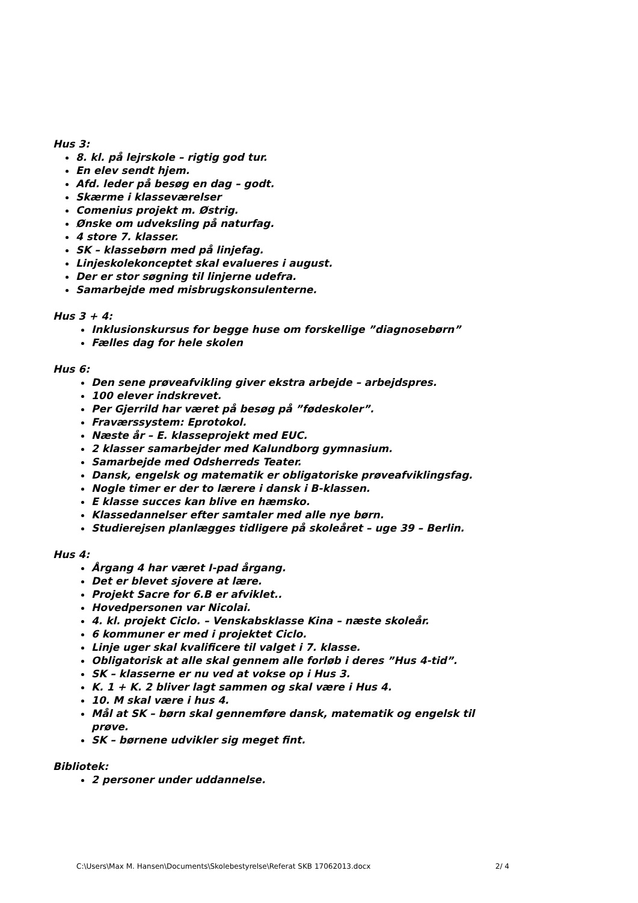Hus 3:
8. kl. på lejrskole – rigtig god tur.
En elev sendt hjem.
Afd. leder på besøg en dag – godt.
Skærme i klasseværelser
Comenius projekt m. Østrig.
Ønske om udveksling på naturfag.
4 store 7. klasser.
SK – klassebørn med på linjefag.
Linjeskolekonceptet skal evalueres i august.
Der er stor søgning til linjerne udefra.
Samarbejde med misbrugskonsulenterne.
Hus 3 + 4:
Inklusionskursus for begge huse om forskellige ”diagnosebørn”
Fælles dag for hele skolen
Hus 6:
Den sene prøveafvikling giver ekstra arbejde – arbejdspres.
100 elever indskrevet.
Per Gjerrild har været på besøg på ”fødeskoler”.
Fraværssystem: Eprotokol.
Næste år – E. klasseprojekt med EUC.
2 klasser samarbejder med Kalundborg gymnasium.
Samarbejde med Odsherreds Teater.
Dansk, engelsk og matematik er obligatoriske prøveafviklingsfag.
Nogle timer er der to lærere i dansk i B-klassen.
E klasse succes kan blive en hæmsko.
Klassedannelser efter samtaler med alle nye børn.
Studierejsen planlægges tidligere på skoleåret – uge 39 – Berlin.
Hus 4:
Årgang 4 har været I-pad årgang.
Det er blevet sjovere at lære.
Projekt Sacre for 6.B er afviklet..
Hovedpersonen var Nicolai.
4. kl. projekt Ciclo. – Venskabsklasse Kina – næste skoleår.
6 kommuner er med i projektet Ciclo.
Linje uger skal kvalificere til valget i 7. klasse.
Obligatorisk at alle skal gennem alle forløb i deres ”Hus 4-tid”.
SK – klasserne er nu ved at vokse op i Hus 3.
K. 1 + K. 2 bliver lagt sammen og skal være i Hus 4.
10. M skal være i hus 4.
Mål at SK – børn skal gennemføre dansk, matematik og engelsk til prøve.
SK – børnene udvikler sig meget fint.
Bibliotek:
2 personer under uddannelse.
C:\Users\Max M. Hansen\Documents\Skolebestyrelse\Referat SKB 17062013.docx 2/ 4